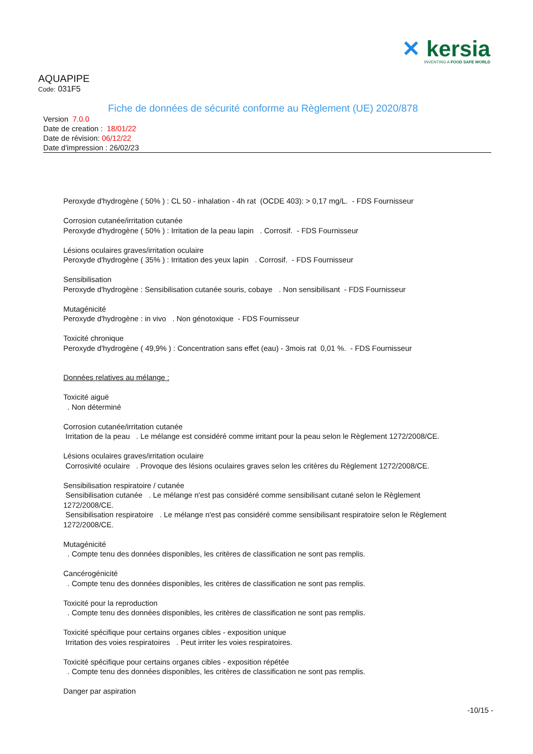✕ kersia
INVENTING A FOOD SAFE WORLD
AQUAPIPE
Code: 031F5
Fiche de données de sécurité conforme au Règlement (UE) 2020/878
Version 7.0.0
Date de creation : 18/01/22
Date de révision: 06/12/22
Date d'impression : 26/02/23
Peroxyde d'hydrogène ( 50% ) : CL 50 - inhalation - 4h rat (OCDE 403): > 0,17 mg/L. - FDS Fournisseur
Corrosion cutanée/irritation cutanée
Peroxyde d'hydrogène ( 50% ) : Irritation de la peau lapin . Corrosif. - FDS Fournisseur
Lésions oculaires graves/irritation oculaire
Peroxyde d'hydrogène ( 35% ) : Irritation des yeux lapin . Corrosif. - FDS Fournisseur
Sensibilisation
Peroxyde d'hydrogène : Sensibilisation cutanée souris, cobaye . Non sensibilisant - FDS Fournisseur
Mutagénicité
Peroxyde d'hydrogène : in vivo . Non génotoxique - FDS Fournisseur
Toxicité chronique
Peroxyde d'hydrogène ( 49,9% ) : Concentration sans effet (eau) - 3mois rat 0,01 %. - FDS Fournisseur
Données relatives au mélange :
Toxicité aiguë
. Non déterminé
Corrosion cutanée/irritation cutanée
Irritation de la peau . Le mélange est considéré comme irritant pour la peau selon le Règlement 1272/2008/CE.
Lésions oculaires graves/irritation oculaire
Corrosivité oculaire . Provoque des lésions oculaires graves selon les critères du Règlement 1272/2008/CE.
Sensibilisation respiratoire / cutanée
Sensibilisation cutanée . Le mélange n'est pas considéré comme sensibilisant cutané selon le Règlement 1272/2008/CE.
Sensibilisation respiratoire . Le mélange n'est pas considéré comme sensibilisant respiratoire selon le Règlement 1272/2008/CE.
Mutagénicité
. Compte tenu des données disponibles, les critères de classification ne sont pas remplis.
Cancérogénicité
. Compte tenu des données disponibles, les critères de classification ne sont pas remplis.
Toxicité pour la reproduction
. Compte tenu des données disponibles, les critères de classification ne sont pas remplis.
Toxicité spécifique pour certains organes cibles - exposition unique
Irritation des voies respiratoires . Peut irriter les voies respiratoires.
Toxicité spécifique pour certains organes cibles - exposition répétée
. Compte tenu des données disponibles, les critères de classification ne sont pas remplis.
Danger par aspiration
-10/15 -